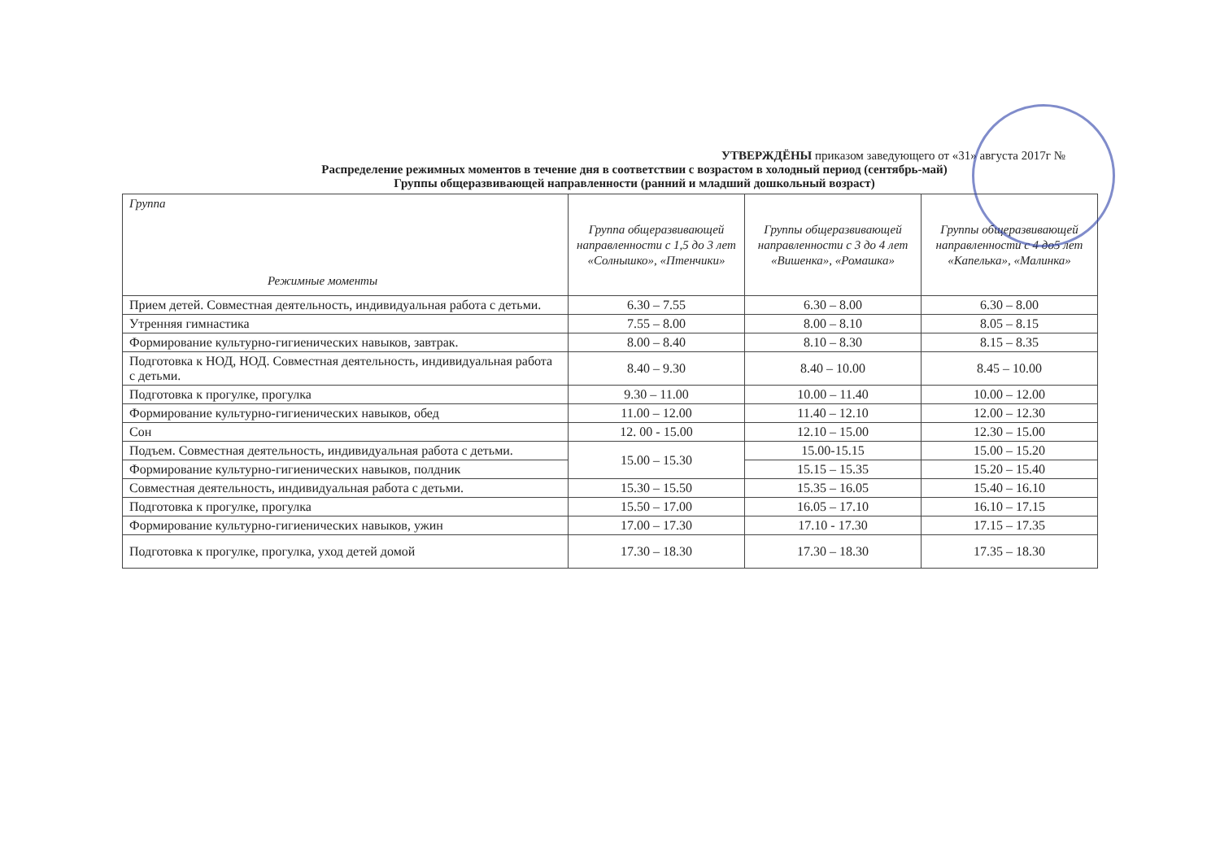УТВЕРЖДЁНЫ приказом заведующего от «31» августа 2017г №
Распределение режимных моментов в течение дня в соответствии с возрастом в холодный период (сентябрь-май)
Группы общеразвивающей направленности (ранний и младший дошкольный возраст)
| Группа Режимные моменты | Группа общеразвивающей направленности с 1,5 до 3 лет «Солнышко», «Птенчики» | Группы общеразвивающей направленности с 3 до 4 лет «Вишенка», «Ромашка» | Группы общеразвивающей направленности с 4 до5 лет «Капелька», «Малинка» |
| --- | --- | --- | --- |
| Прием детей. Совместная деятельность, индивидуальная работа с детьми. | 6.30 – 7.55 | 6.30 – 8.00 | 6.30 – 8.00 |
| Утренняя гимнастика | 7.55 – 8.00 | 8.00 – 8.10 | 8.05 – 8.15 |
| Формирование культурно-гигиенических навыков, завтрак. | 8.00 – 8.40 | 8.10 – 8.30 | 8.15 – 8.35 |
| Подготовка к НОД, НОД. Совместная деятельность, индивидуальная работа с детьми. | 8.40 – 9.30 | 8.40 – 10.00 | 8.45 – 10.00 |
| Подготовка к прогулке, прогулка | 9.30 – 11.00 | 10.00 – 11.40 | 10.00 – 12.00 |
| Формирование культурно-гигиенических навыков, обед | 11.00 – 12.00 | 11.40 – 12.10 | 12.00 – 12.30 |
| Сон | 12. 00 - 15.00 | 12.10 – 15.00 | 12.30 – 15.00 |
| Подъем. Совместная деятельность, индивидуальная работа с детьми. | 15.00 – 15.30 | 15.00-15.15 | 15.00 – 15.20 |
| Формирование культурно-гигиенических навыков, полдник | | 15.15 – 15.35 | 15.20 – 15.40 |
| Совместная деятельность, индивидуальная работа с детьми. | 15.30 – 15.50 | 15.35 – 16.05 | 15.40 – 16.10 |
| Подготовка к прогулке, прогулка | 15.50 – 17.00 | 16.05 – 17.10 | 16.10 – 17.15 |
| Формирование культурно-гигиенических навыков, ужин | 17.00 – 17.30 | 17.10 - 17.30 | 17.15 – 17.35 |
| Подготовка к прогулке, прогулка, уход детей домой | 17.30 – 18.30 | 17.30 – 18.30 | 17.35 – 18.30 |